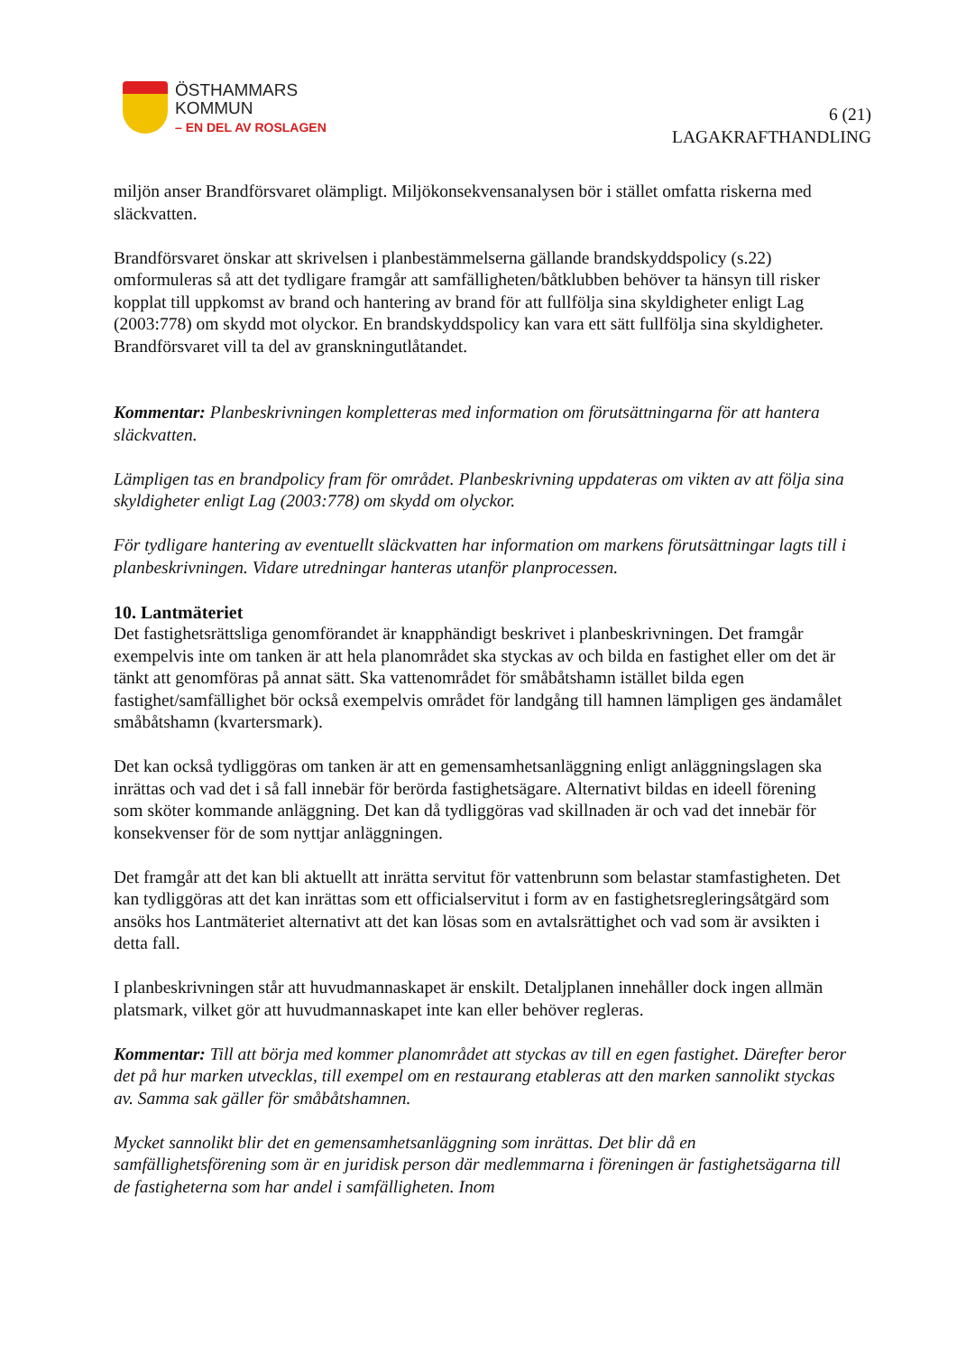ÖSTHAMMARS
KOMMUN
– EN DEL AV ROSLAGEN
6 (21)
LAGAKRAFTHANDLING
miljön anser Brandförsvaret olämpligt. Miljökonsekvensanalysen bör i stället omfatta riskerna med släckvatten.
Brandförsvaret önskar att skrivelsen i planbestämmelserna gällande brandskyddspolicy (s.22) omformuleras så att det tydligare framgår att samfälligheten/båtklubben behöver ta hänsyn till risker kopplat till uppkomst av brand och hantering av brand för att fullfölja sina skyldigheter enligt Lag (2003:778) om skydd mot olyckor. En brandskyddspolicy kan vara ett sätt fullfölja sina skyldigheter. Brandförsvaret vill ta del av granskningutlåtandet.
Kommentar: Planbeskrivningen kompletteras med information om förutsättningarna för att hantera släckvatten.
Lämpligen tas en brandpolicy fram för området. Planbeskrivning uppdateras om vikten av att följa sina skyldigheter enligt Lag (2003:778) om skydd om olyckor.
För tydligare hantering av eventuellt släckvatten har information om markens förutsättningar lagts till i planbeskrivningen. Vidare utredningar hanteras utanför planprocessen.
10. Lantmäteriet
Det fastighetsrättsliga genomförandet är knapphändigt beskrivet i planbeskrivningen. Det framgår exempelvis inte om tanken är att hela planområdet ska styckas av och bilda en fastighet eller om det är tänkt att genomföras på annat sätt. Ska vattenområdet för småbåtshamn istället bilda egen fastighet/samfällighet bör också exempelvis området för landgång till hamnen lämpligen ges ändamålet småbåtshamn (kvartersmark).
Det kan också tydliggöras om tanken är att en gemensamhetsanläggning enligt anläggningslagen ska inrättas och vad det i så fall innebär för berörda fastighetsägare. Alternativt bildas en ideell förening som sköter kommande anläggning. Det kan då tydliggöras vad skillnaden är och vad det innebär för konsekvenser för de som nyttjar anläggningen.
Det framgår att det kan bli aktuellt att inrätta servitut för vattenbrunn som belastar stamfastigheten. Det kan tydliggöras att det kan inrättas som ett officialservitut i form av en fastighetsregleringsåtgärd som ansöks hos Lantmäteriet alternativt att det kan lösas som en avtalsrättighet och vad som är avsikten i detta fall.
I planbeskrivningen står att huvudmannaskapet är enskilt. Detaljplanen innehåller dock ingen allmän platsmark, vilket gör att huvudmannaskapet inte kan eller behöver regleras.
Kommentar: Till att börja med kommer planområdet att styckas av till en egen fastighet. Därefter beror det på hur marken utvecklas, till exempel om en restaurang etableras att den marken sannolikt styckas av. Samma sak gäller för småbåtshamnen.
Mycket sannolikt blir det en gemensamhetsanläggning som inrättas. Det blir då en samfällighetsförening som är en juridisk person där medlemmarna i föreningen är fastighetsägarna till de fastigheterna som har andel i samfälligheten. Inom